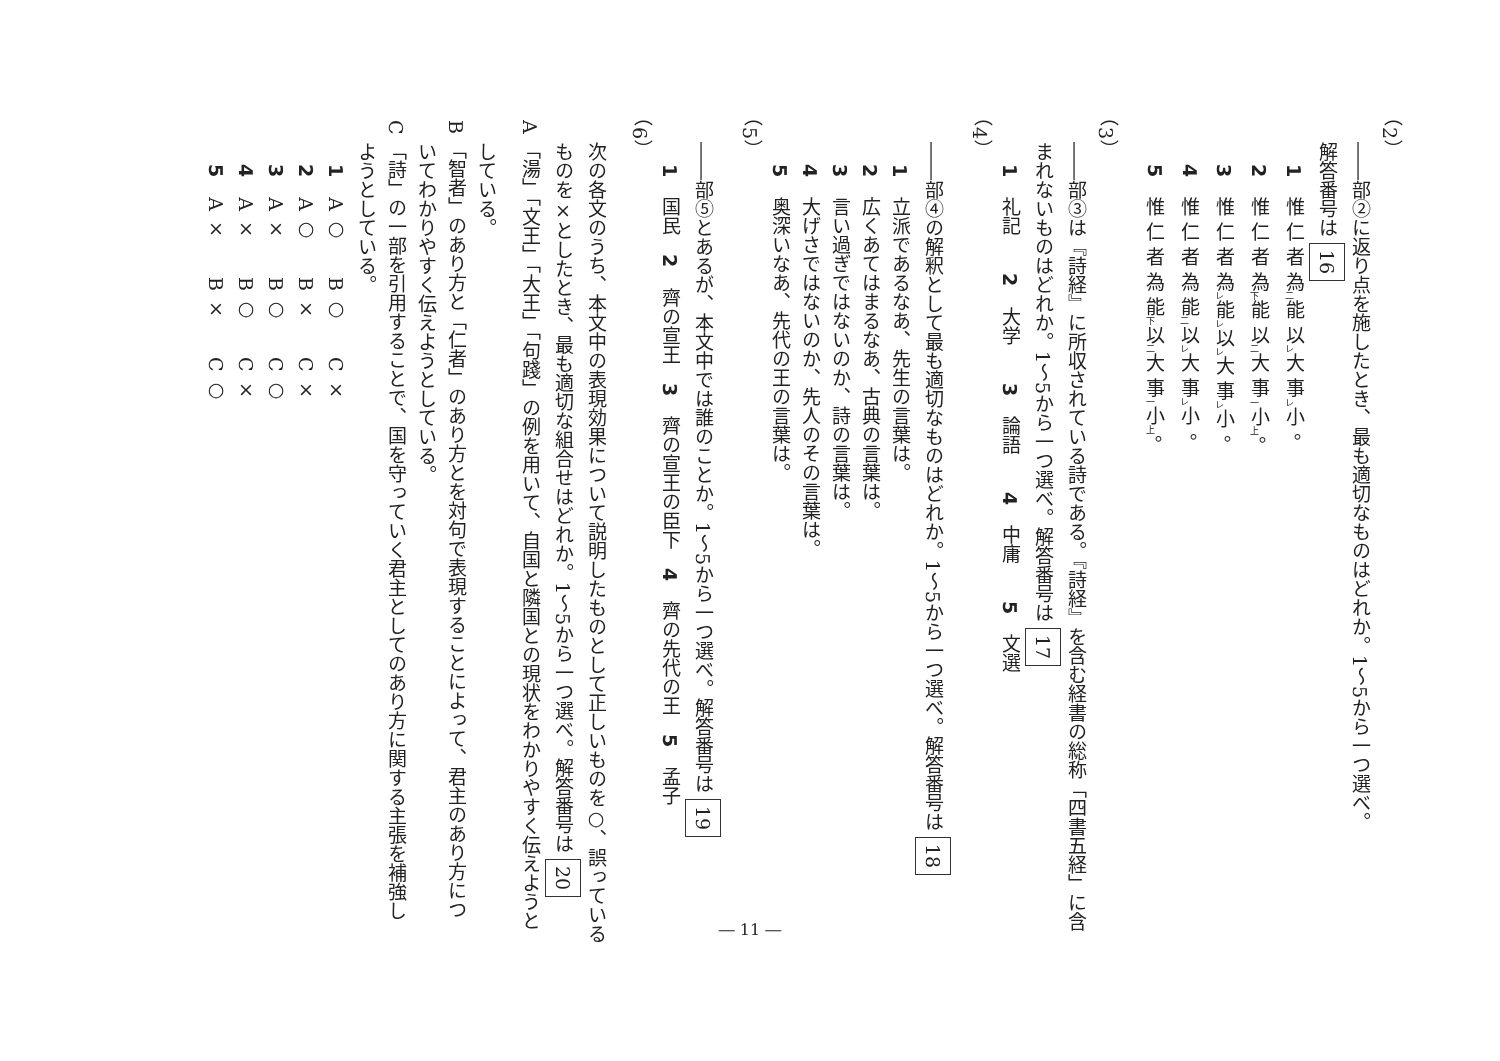（2）
――部②に返り点を施したとき、最も適切なものはどれか。1～5から一つ選べ。
解答番号は 16
1 惟 仁 者 為<sub>二</sub>能 以<sub>レ</sub>大 事<sub>レ</sub>小 。
2 惟 仁 者 為<sub>下</sub>能 以<sub>二</sub>大 事<sub>一</sub>小<sub>上</sub>。
3 惟 仁 者 為<sub>レ</sub>能<sub>レ</sub>以<sub>レ</sub>大 事<sub>レ</sub>小 。
4 惟 仁 者 為 能<sub>二</sub>以<sub>レ</sub>大 事<sub>レ</sub>小 。
5 惟 仁 者 為 能<sub>下</sub>以<sub>二</sub>大 事<sub>一</sub>小<sub>上</sub>。
（3）
――部③は『詩経』に所収されている詩である。『詩経』を含む経書の総称「四書五経」に含
まれないものはどれか。1～5から一つ選べ。解答番号は 17
1 礼記　　2 大学　　3 論語　　4 中庸　　5 文選
（4）
――部④の解釈として最も適切なものはどれか。1～5から一つ選べ。解答番号は 18
1 立派であるなあ、先生の言葉は。
2 広くあてはまるなあ、古典の言葉は。
3 言い過ぎではないのか、詩の言葉は。
4 大げさではないのか、先人のその言葉は。
5 奥深いなあ、先代の王の言葉は。
（5）
――部⑤とあるが、本文中では誰のことか。1～5から一つ選べ。解答番号は 19
1 国民　2 齊の宣王　3 齊の宣王の臣下　4 齊の先代の王　5 孟子
（6）
次の各文のうち、本文中の表現効果について説明したものとして正しいものを○、誤っている
ものを×としたとき、最も適切な組合せはどれか。1～5から一つ選べ。解答番号は 20
A 「湯」「文王」「大王」「句踐」の例を用いて、自国と隣国との現状をわかりやすく伝えようと
している。
B 「智者」のあり方と「仁者」のあり方とを対句で表現することによって、君主のあり方につ
いてわかりやすく伝えようとしている。
C 「詩」の一部を引用することで、国を守っていく君主としてのあり方に関する主張を補強し
ようとしている。
1 A ○　　B ○　　C ×
2 A ○　　B ×　　C ×
3 A ×　　B ○　　C ○
4 A ×　　B ○　　C ×
5 A ×　　B ×　　C ○
― 11 ―